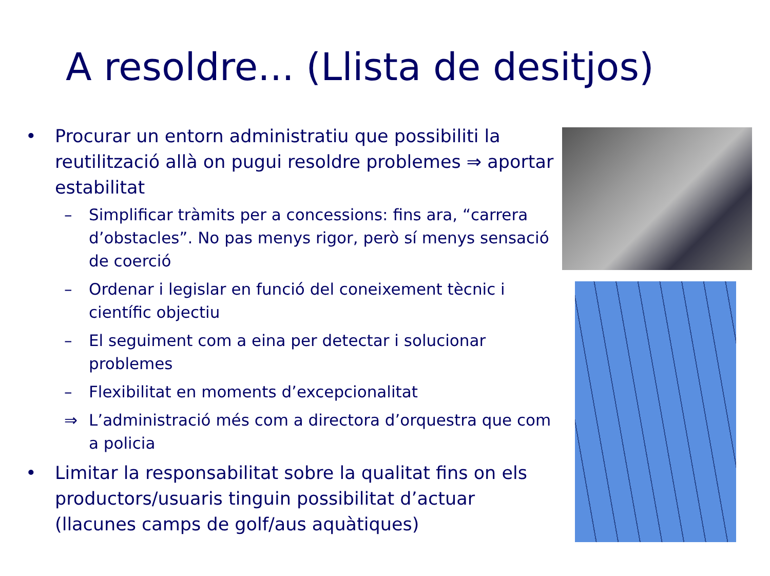A resoldre... (Llista de desitjos)
• Procurar un entorn administratiu que possibiliti la reutilització allà on pugui resoldre problemes ⇒ aportar estabilitat
– Simplificar tràmits per a concessions: fins ara, “carrera d’obstacles”. No pas menys rigor, però sí menys sensació de coerció
– Ordenar i legislar en funció del coneixement tècnic i científic objectiu
– El seguiment com a eina per detectar i solucionar problemes
– Flexibilitat en moments d’excepcionalitat
⇒ L’administració més com a directora d’orquestra que com a policia
• Limitar la responsabilitat sobre la qualitat fins on els productors/usuaris tinguin possibilitat d’actuar (llacunes camps de golf/aus aquàtiques)